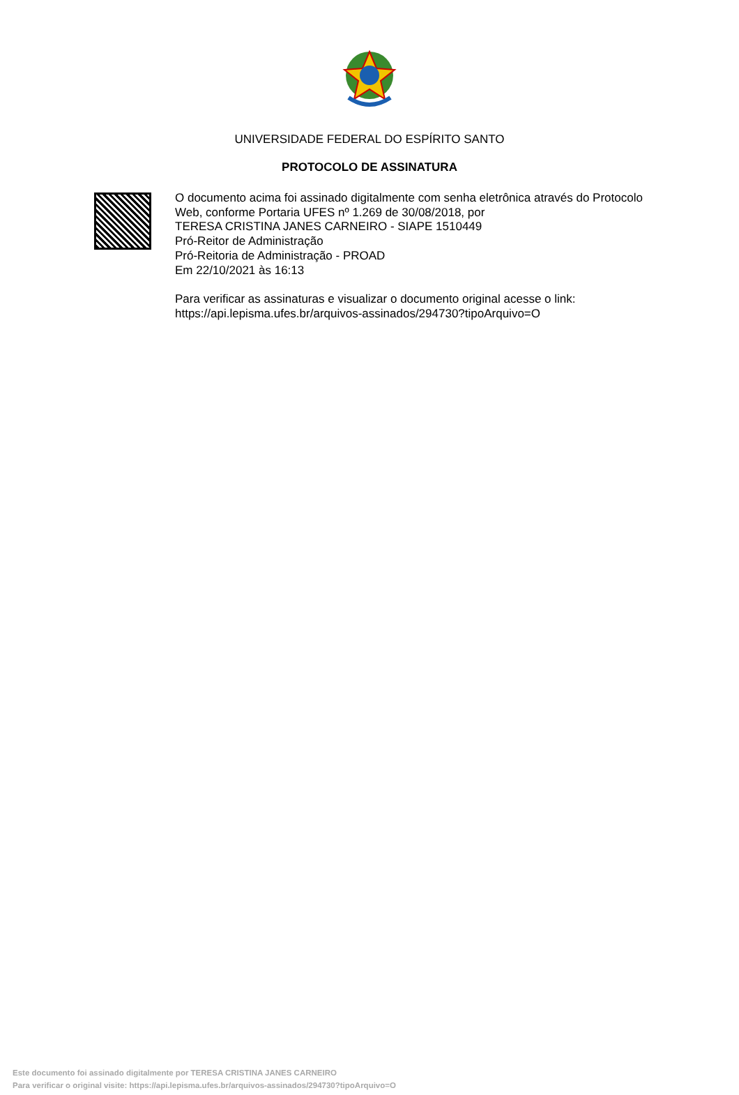UNIVERSIDADE FEDERAL DO ESPÍRITO SANTO
PROTOCOLO DE ASSINATURA
O documento acima foi assinado digitalmente com senha eletrônica através do Protocolo
Web, conforme Portaria UFES nº 1.269 de 30/08/2018, por
TERESA CRISTINA JANES CARNEIRO - SIAPE 1510449
Pró-Reitor de Administração
Pró-Reitoria de Administração - PROAD
Em 22/10/2021 às 16:13
Para verificar as assinaturas e visualizar o documento original acesse o link:
https://api.lepisma.ufes.br/arquivos-assinados/294730?tipoArquivo=O
Este documento foi assinado digitalmente por TERESA CRISTINA JANES CARNEIRO
Para verificar o original visite: https://api.lepisma.ufes.br/arquivos-assinados/294730?tipoArquivo=O